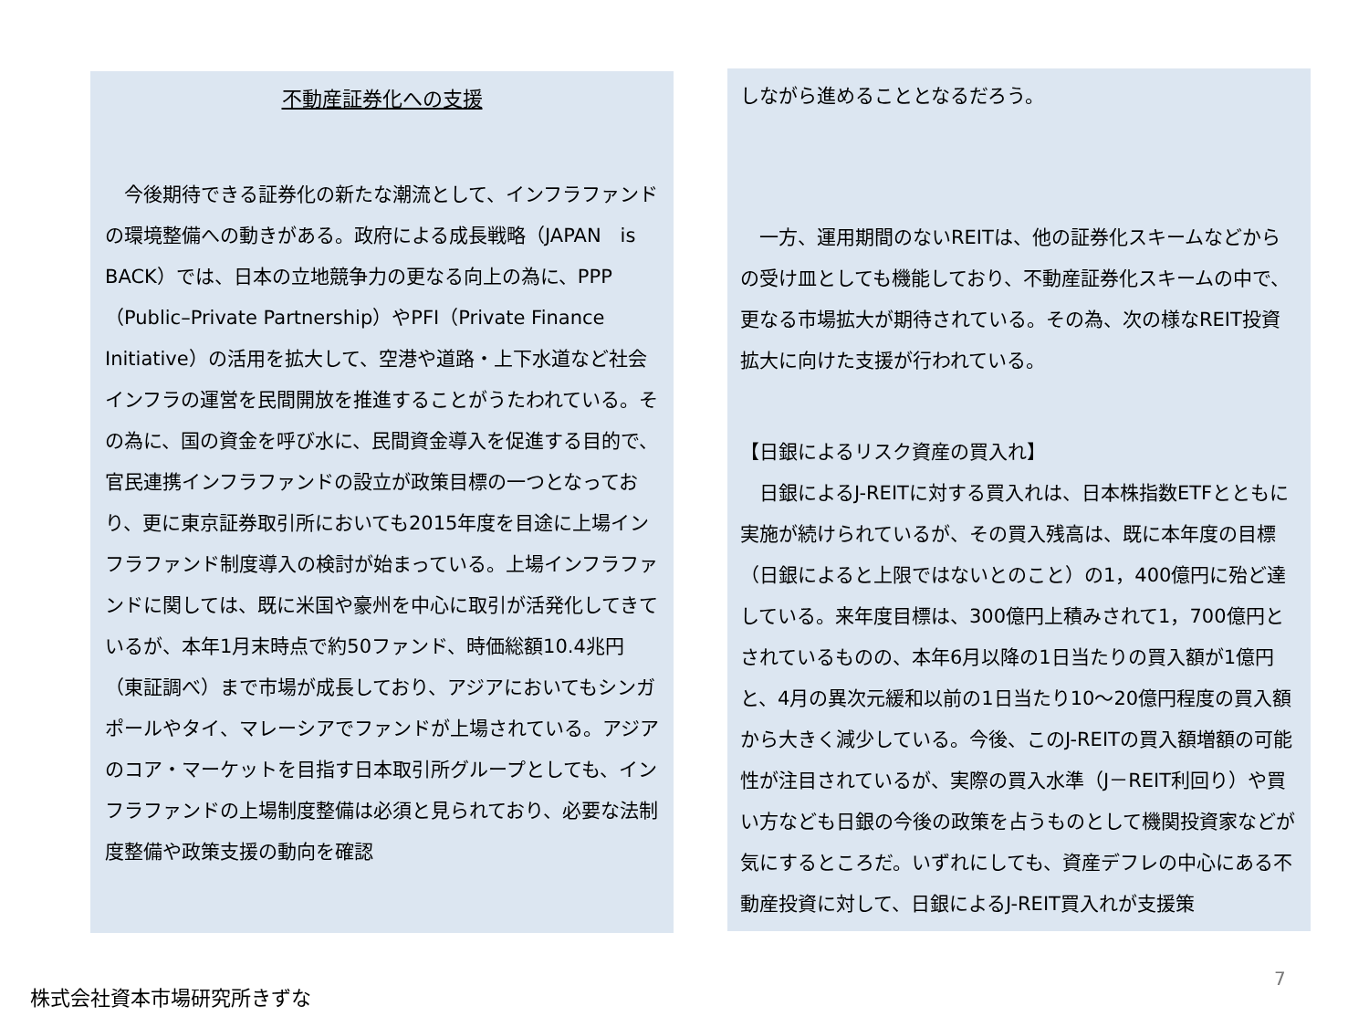不動産証券化への支援
　今後期待できる証券化の新たな潮流として、インフラファンドの環境整備への動きがある。政府による成長戦略（JAPAN　is　BACK）では、日本の立地競争力の更なる向上の為に、PPP（Public–Private Partnership）やPFI（Private Finance Initiative）の活用を拡大して、空港や道路・上下水道など社会インフラの運営を民間開放を推進することがうたわれている。その為に、国の資金を呼び水に、民間資金導入を促進する目的で、官民連携インフラファンドの設立が政策目標の一つとなっており、更に東京証券取引所においても2015年度を目途に上場インフラファンド制度導入の検討が始まっている。上場インフラファンドに関しては、既に米国や豪州を中心に取引が活発化してきているが、本年1月末時点で約50ファンド、時価総額10.4兆円（東証調べ）まで市場が成長しており、アジアにおいてもシンガポールやタイ、マレーシアでファンドが上場されている。アジアのコア・マーケットを目指す日本取引所グループとしても、インフラファンドの上場制度整備は必須と見られており、必要な法制度整備や政策支援の動向を確認
しながら進めることとなるだろう。
　一方、運用期間のないREITは、他の証券化スキームなどからの受け皿としても機能しており、不動産証券化スキームの中で、更なる市場拡大が期待されている。その為、次の様なREIT投資拡大に向けた支援が行われている。
【日銀によるリスク資産の買入れ】
　日銀によるJ-REITに対する買入れは、日本株指数ETFとともに実施が続けられているが、その買入残高は、既に本年度の目標（日銀によると上限ではないとのこと）の1，400億円に殆ど達している。来年度目標は、300億円上積みされて1，700億円とされているものの、本年6月以降の1日当たりの買入額が1億円と、4月の異次元緩和以前の1日当たり10～20億円程度の買入額から大きく減少している。今後、このJ-REITの買入額増額の可能性が注目されているが、実際の買入水準（J－REIT利回り）や買い方なども日銀の今後の政策を占うものとして機関投資家などが気にするところだ。いずれにしても、資産デフレの中心にある不動産投資に対して、日銀によるJ-REIT買入れが支援策
7
株式会社資本市場研究所きずな